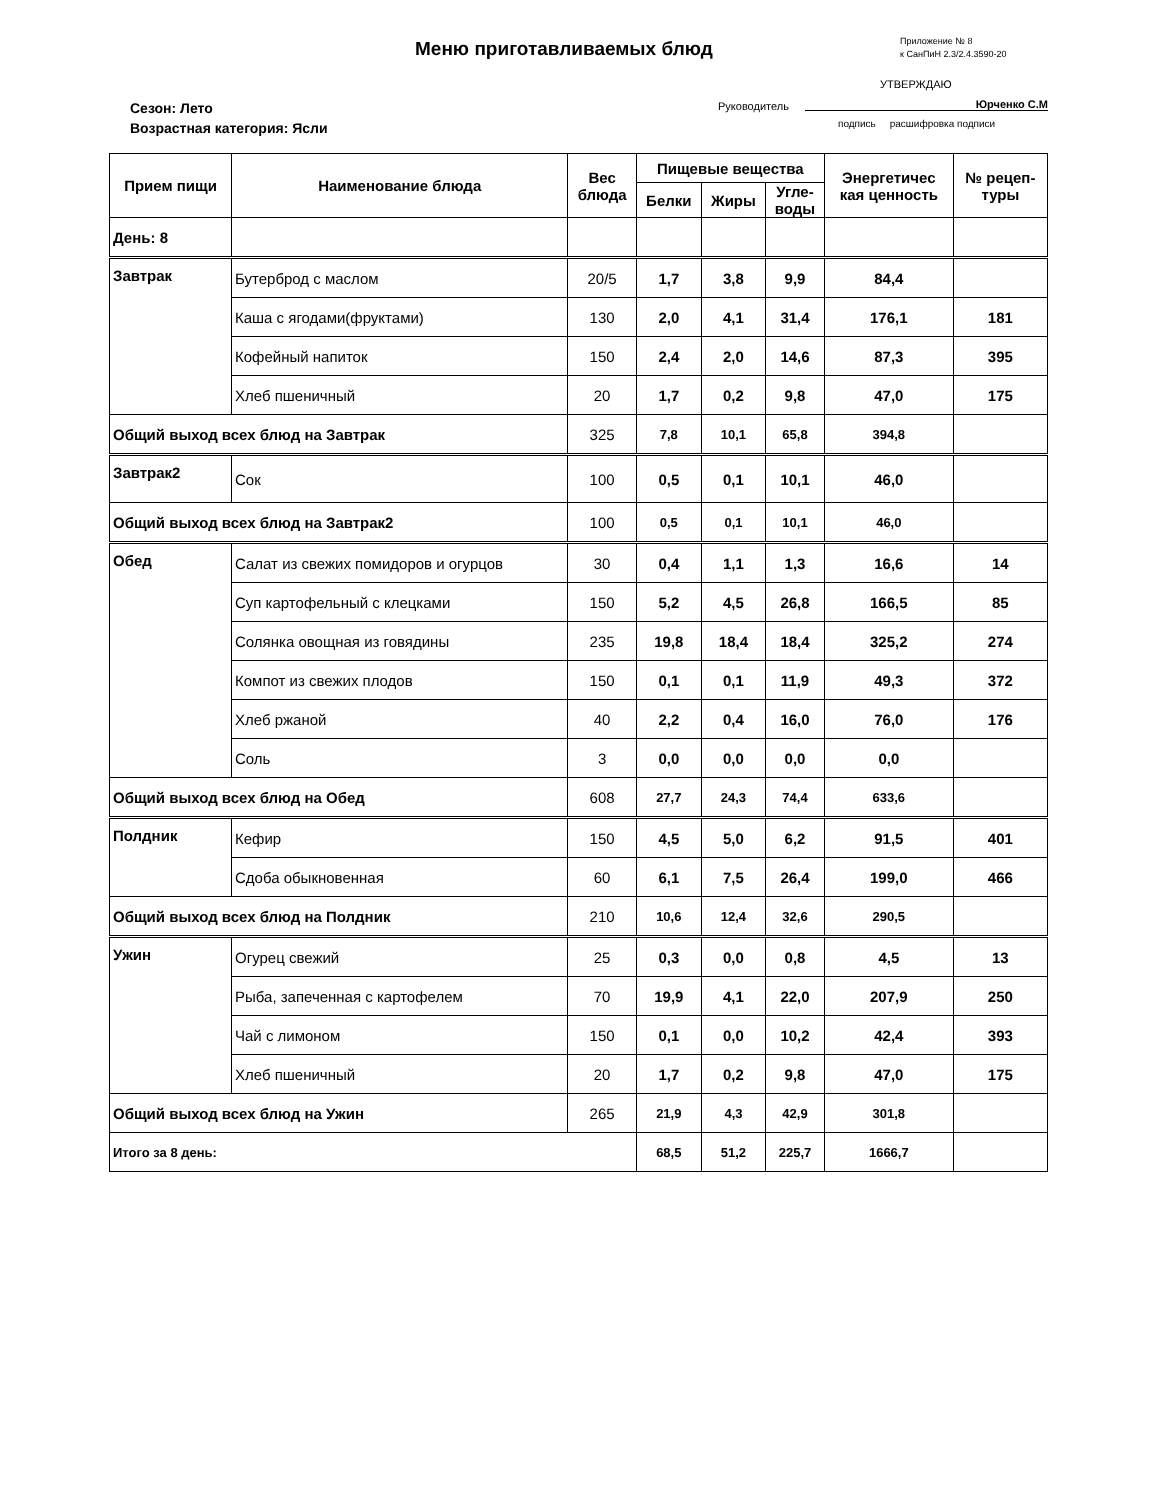Меню приготавливаемых блюд
Приложение № 8
к СанПиН 2.3/2.4.3590-20
УТВЕРЖДАЮ
Руководитель Юрченко С.М
подпись расшифровка подписи
Сезон: Лето
Возрастная категория: Ясли
| Прием пищи | Наименование блюда | Вес блюда | Пищевые вещества | | | Энергетичес кая ценность | № рецеп- туры |
| --- | --- | --- | --- | --- | --- | --- | --- |
| | | | Белки | Жиры | Угле- воды | | |
| День: 8 | | | | | | | |
| Завтрак | Бутерброд с маслом | 20/5 | 1,7 | 3,8 | 9,9 | 84,4 | |
| | Каша с ягодами(фруктами) | 130 | 2,0 | 4,1 | 31,4 | 176,1 | 181 |
| | Кофейный напиток | 150 | 2,4 | 2,0 | 14,6 | 87,3 | 395 |
| | Хлеб пшеничный | 20 | 1,7 | 0,2 | 9,8 | 47,0 | 175 |
| Общий выход всех блюд на Завтрак | | 325 | 7,8 | 10,1 | 65,8 | 394,8 | |
| Завтрак2 | Сок | 100 | 0,5 | 0,1 | 10,1 | 46,0 | |
| Общий выход всех блюд на Завтрак2 | | 100 | 0,5 | 0,1 | 10,1 | 46,0 | |
| Обед | Салат из свежих помидоров и огурцов | 30 | 0,4 | 1,1 | 1,3 | 16,6 | 14 |
| | Суп картофельный с клецками | 150 | 5,2 | 4,5 | 26,8 | 166,5 | 85 |
| | Солянка овощная из говядины | 235 | 19,8 | 18,4 | 18,4 | 325,2 | 274 |
| | Компот из свежих плодов | 150 | 0,1 | 0,1 | 11,9 | 49,3 | 372 |
| | Хлеб ржаной | 40 | 2,2 | 0,4 | 16,0 | 76,0 | 176 |
| | Соль | 3 | 0,0 | 0,0 | 0,0 | 0,0 | |
| Общий выход всех блюд на Обед | | 608 | 27,7 | 24,3 | 74,4 | 633,6 | |
| Полдник | Кефир | 150 | 4,5 | 5,0 | 6,2 | 91,5 | 401 |
| | Сдоба обыкновенная | 60 | 6,1 | 7,5 | 26,4 | 199,0 | 466 |
| Общий выход всех блюд на Полдник | | 210 | 10,6 | 12,4 | 32,6 | 290,5 | |
| Ужин | Огурец свежий | 25 | 0,3 | 0,0 | 0,8 | 4,5 | 13 |
| | Рыба, запеченная с картофелем | 70 | 19,9 | 4,1 | 22,0 | 207,9 | 250 |
| | Чай с лимоном | 150 | 0,1 | 0,0 | 10,2 | 42,4 | 393 |
| | Хлеб пшеничный | 20 | 1,7 | 0,2 | 9,8 | 47,0 | 175 |
| Общий выход всех блюд на Ужин | | 265 | 21,9 | 4,3 | 42,9 | 301,8 | |
| Итого за 8 день: | | | 68,5 | 51,2 | 225,7 | 1666,7 | |